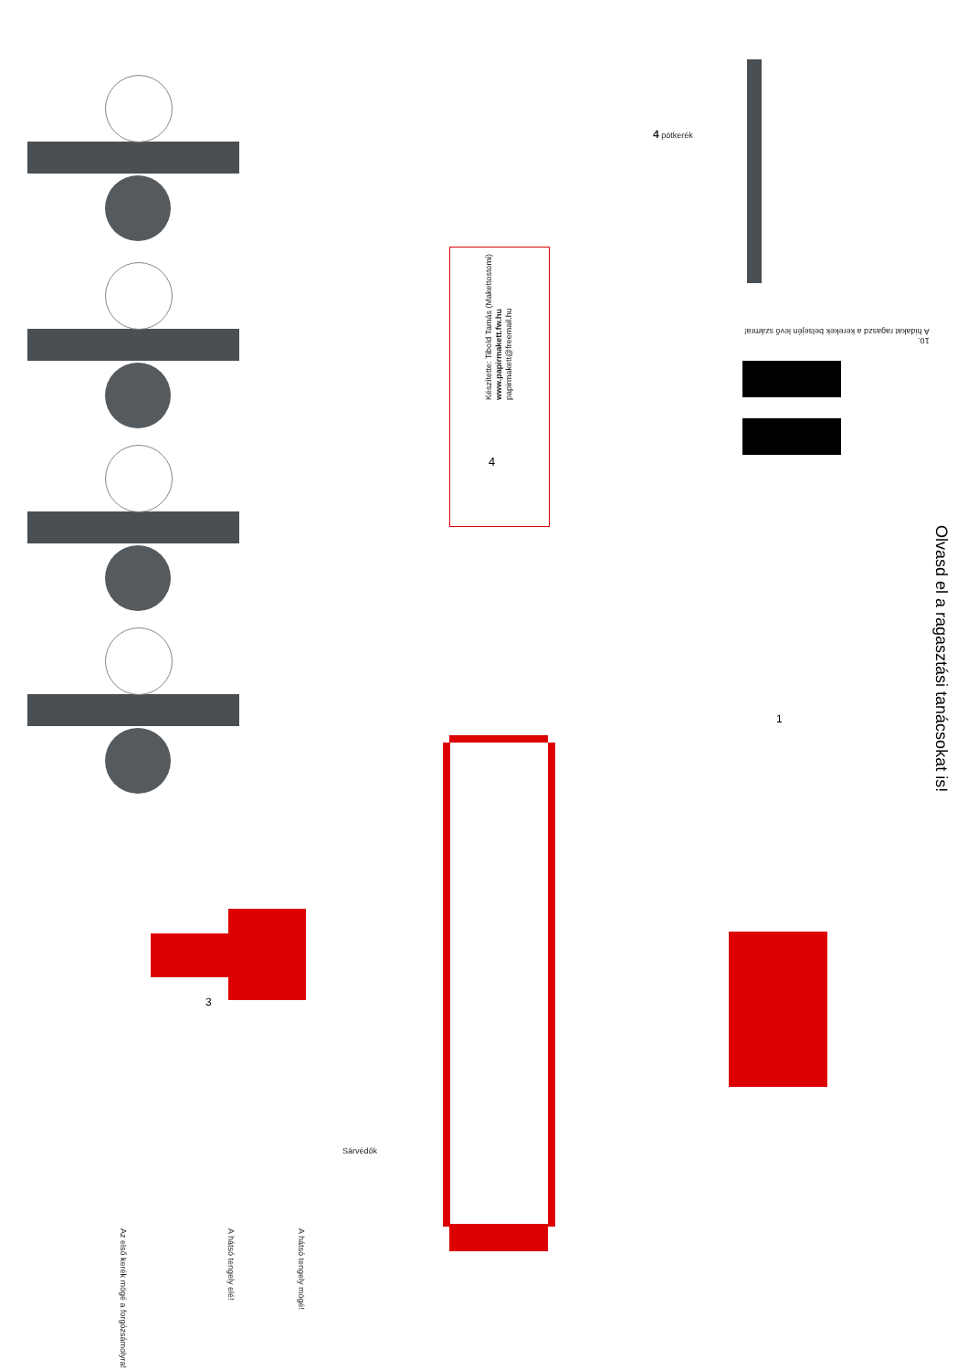Készítette: Tibold Tamás (Makettostomi)
www.papirmakett.fw.hu
papirmakett@freemail.hu
4
4 pótkerék
10.
A hidakat ragaszd a kerekek belsején levő számra!
1
3
Sárvédők
Az első kerék mögé a forgózsámolyra!
A hátsó tengely elé!
A hátsó tengely mögé!
Olvasd el a ragasztási tanácsokat is!